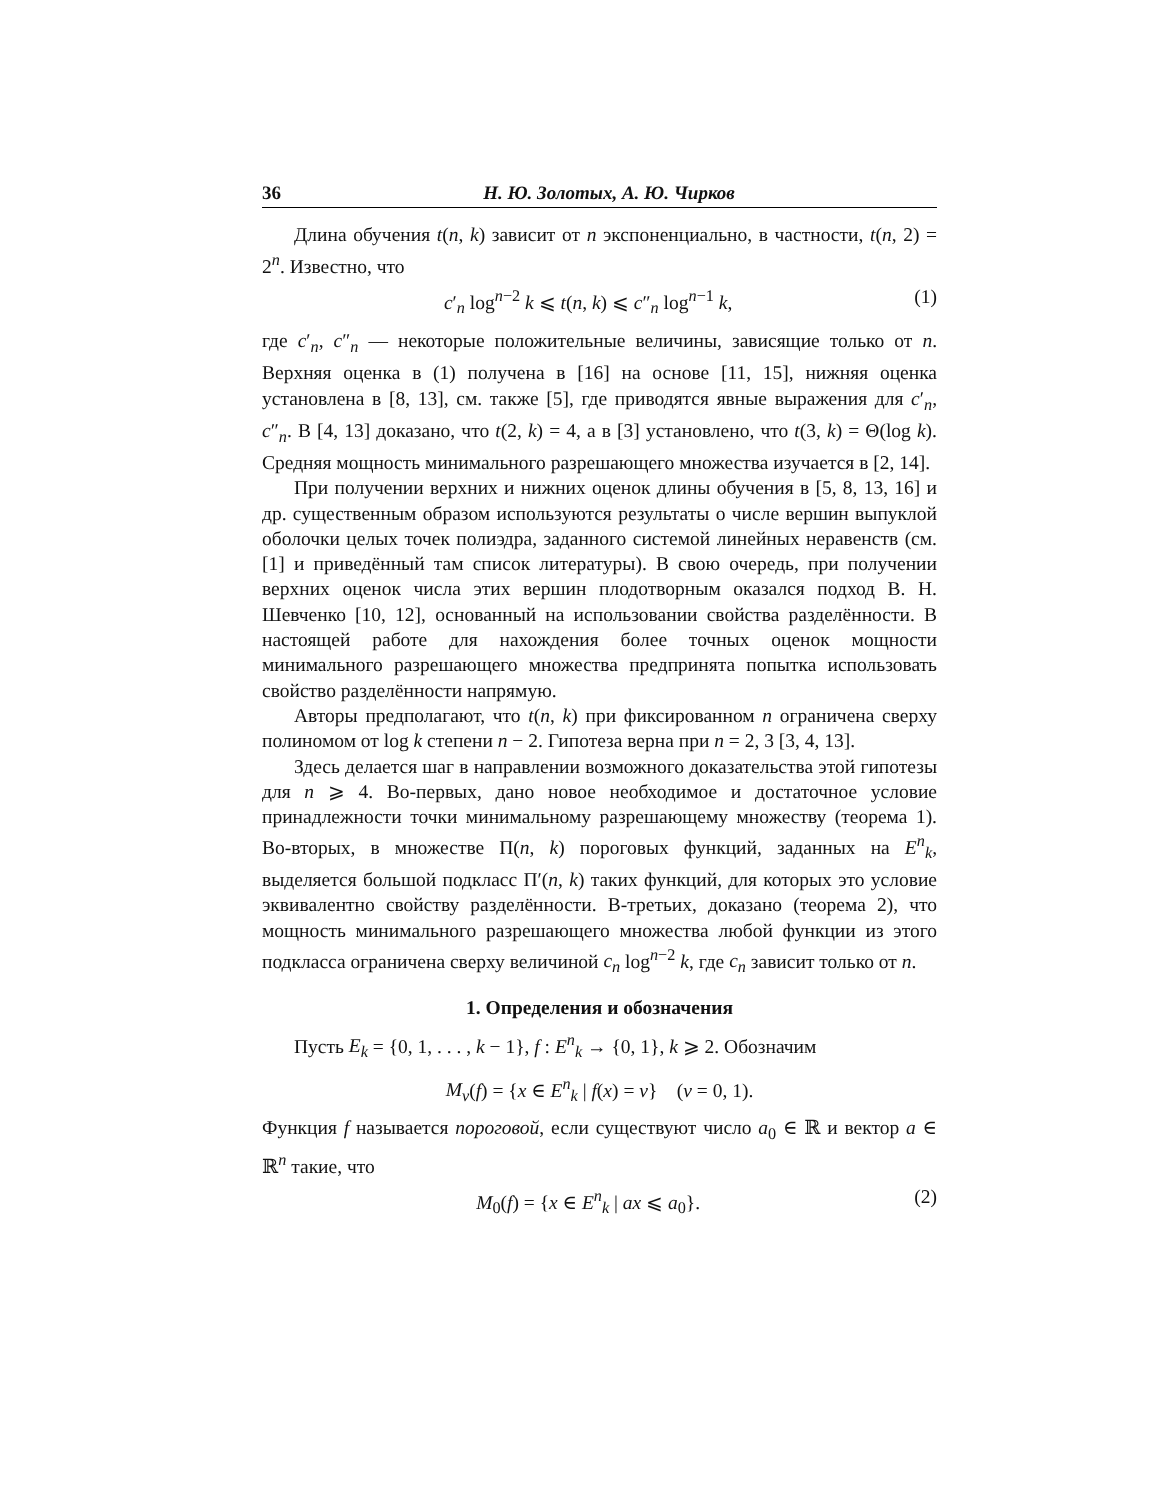36 Н. Ю. Золотых, А. Ю. Чирков
Длина обучения t(n, k) зависит от n экспоненциально, в частности, t(n, 2) = 2<sup>n</sup>. Известно, что
c′<sub>n</sub> log<sup>n−2</sup> k ⩽ t(n, k) ⩽ c″<sub>n</sub> log<sup>n−1</sup> k, (1)
где c′<sub>n</sub>, c″<sub>n</sub> — некоторые положительные величины, зависящие только от n. Верхняя оценка в (1) получена в [16] на основе [11, 15], нижняя оценка установлена в [8, 13], см. также [5], где приводятся явные выражения для c′<sub>n</sub>, c″<sub>n</sub>. В [4, 13] доказано, что t(2, k) = 4, а в [3] установлено, что t(3, k) = Θ(log k). Средняя мощность минимального разрешающего множества изучается в [2, 14].
При получении верхних и нижних оценок длины обучения в [5, 8, 13, 16] и др. существенным образом используются результаты о числе вершин выпуклой оболочки целых точек полиэдра, заданного системой линейных неравенств (см. [1] и приведённый там список литературы). В свою очередь, при получении верхних оценок числа этих вершин плодотворным оказался подход В. Н. Шевченко [10, 12], основанный на использовании свойства разделённости. В настоящей работе для нахождения более точных оценок мощности минимального разрешающего множества предпринята попытка использовать свойство разделённости напрямую.
Авторы предполагают, что t(n, k) при фиксированном n ограничена сверху полиномом от log k степени n − 2. Гипотеза верна при n = 2, 3 [3, 4, 13].
Здесь делается шаг в направлении возможного доказательства этой гипотезы для n ⩾ 4. Во-первых, дано новое необходимое и достаточное условие принадлежности точки минимальному разрешающему множеству (теорема 1). Во-вторых, в множестве Π(n, k) пороговых функций, заданных на E<sup>n</sup><sub>k</sub>, выделяется большой подкласс Π′(n, k) таких функций, для которых это условие эквивалентно свойству разделённости. В-третьих, доказано (теорема 2), что мощность минимального разрешающего множества любой функции из этого подкласса ограничена сверху величиной c<sub>n</sub> log<sup>n−2</sup> k, где c<sub>n</sub> зависит только от n.
1. Определения и обозначения
Пусть E<sub>k</sub> = {0, 1, . . . , k − 1}, f : E<sup>n</sup><sub>k</sub> → {0, 1}, k ⩾ 2. Обозначим
M<sub>ν</sub>(f) = {x ∈ E<sup>n</sup><sub>k</sub> | f(x) = ν} (ν = 0, 1).
Функция f называется пороговой, если существуют число a<sub>0</sub> ∈ ℝ и вектор a ∈ ℝ<sup>n</sup> такие, что
M<sub>0</sub>(f) = {x ∈ E<sup>n</sup><sub>k</sub> | ax ⩽ a<sub>0</sub>}. (2)